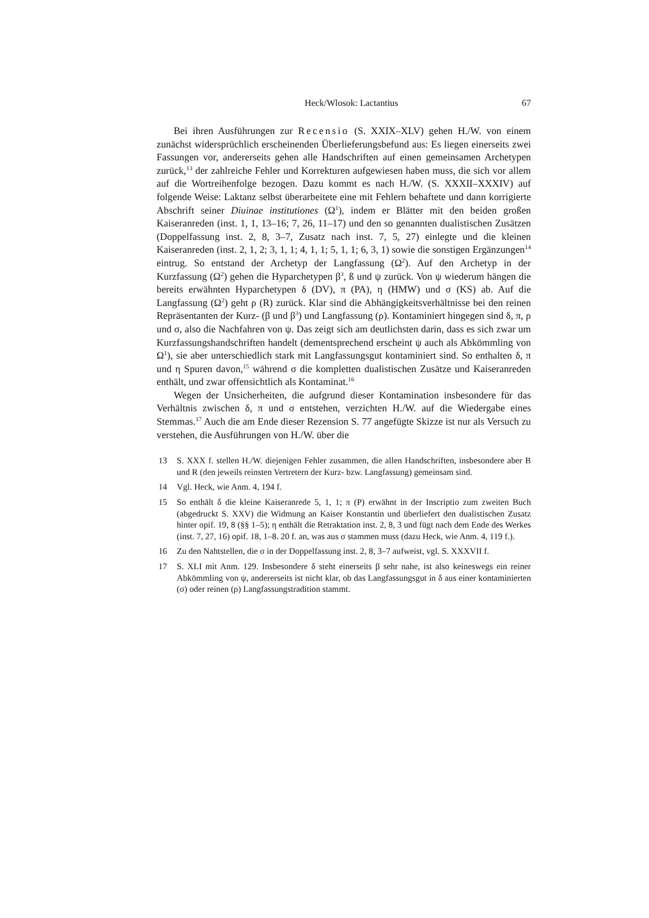Heck/Wlosok: Lactantius 67
Bei ihren Ausführungen zur Recensio (S. XXIX–XLV) gehen H./W. von einem zunächst widersprüchlich erscheinenden Überlieferungsbefund aus: Es liegen einerseits zwei Fassungen vor, andererseits gehen alle Handschriften auf einen gemeinsamen Archetypen zurück,<sup>13</sup> der zahlreiche Fehler und Korrekturen aufgewiesen haben muss, die sich vor allem auf die Wortreihenfolge bezogen. Dazu kommt es nach H./W. (S. XXXII–XXXIV) auf folgende Weise: Laktanz selbst überarbeitete eine mit Fehlern behaftete und dann korrigierte Abschrift seiner Diuinae institutiones (Ω<sup>1</sup>), indem er Blätter mit den beiden großen Kaiseranreden (inst. 1, 1, 13–16; 7, 26, 11–17) und den so genannten dualistischen Zusätzen (Doppelfassung inst. 2, 8, 3–7, Zusatz nach inst. 7, 5, 27) einlegte und die kleinen Kaiseranreden (inst. 2, 1, 2; 3, 1, 1; 4, 1, 1; 5, 1, 1; 6, 3, 1) sowie die sonstigen Ergänzungen<sup>14</sup> eintrug. So entstand der Archetyp der Langfassung (Ω<sup>2</sup>). Auf den Archetyp in der Kurzfassung (Ω<sup>2</sup>) gehen die Hyparchetypen β<sup>3</sup>, ß und ψ zurück. Von ψ wiederum hängen die bereits erwähnten Hyparchetypen δ (DV), π (PA), η (HMW) und σ (KS) ab. Auf die Langfassung (Ω<sup>2</sup>) geht ρ (R) zurück. Klar sind die Abhängigkeitsverhältnisse bei den reinen Repräsentanten der Kurz- (β und β<sup>3</sup>) und Langfassung (ρ). Kontaminiert hingegen sind δ, π, ρ und σ, also die Nachfahren von ψ. Das zeigt sich am deutlichsten darin, dass es sich zwar um Kurzfassungshandschriften handelt (dementsprechend erscheint ψ auch als Abkömmling von Ω<sup>1</sup>), sie aber unterschiedlich stark mit Langfassungsgut kontaminiert sind. So enthalten δ, π und η Spuren davon,<sup>15</sup> während σ die kompletten dualistischen Zusätze und Kaiseranreden enthält, und zwar offensichtlich als Kontaminat.<sup>16</sup>
Wegen der Unsicherheiten, die aufgrund dieser Kontamination insbesondere für das Verhältnis zwischen δ, π und σ entstehen, verzichten H./W. auf die Wiedergabe eines Stemmas.<sup>17</sup> Auch die am Ende dieser Rezension S. 77 angefügte Skizze ist nur als Versuch zu verstehen, die Ausführungen von H./W. über die
13 S. XXX f. stellen H./W. diejenigen Fehler zusammen, die allen Handschriften, insbesondere aber B und R (den jeweils reinsten Vertretern der Kurz- bzw. Langfassung) gemeinsam sind.
14 Vgl. Heck, wie Anm. 4, 194 f.
15 So enthält δ die kleine Kaiseranrede 5, 1, 1; π (P) erwähnt in der Inscriptio zum zweiten Buch (abgedruckt S. XXV) die Widmung an Kaiser Konstantin und überliefert den dualistischen Zusatz hinter opif. 19, 8 (§§ 1–5); η enthält die Retraktation inst. 2, 8, 3 und fügt nach dem Ende des Werkes (inst. 7, 27, 16) opif. 18, 1–8. 20 f. an, was aus σ stammen muss (dazu Heck, wie Anm. 4, 119 f.).
16 Zu den Nahtstellen, die σ in der Doppelfassung inst. 2, 8, 3–7 aufweist, vgl. S. XXXVII f.
17 S. XLI mit Anm. 129. Insbesondere δ steht einerseits β sehr nahe, ist also keineswegs ein reiner Abkömmling von ψ, andererseits ist nicht klar, ob das Langfassungsgut in δ aus einer kontaminierten (σ) oder reinen (ρ) Langfassungstradition stammt.